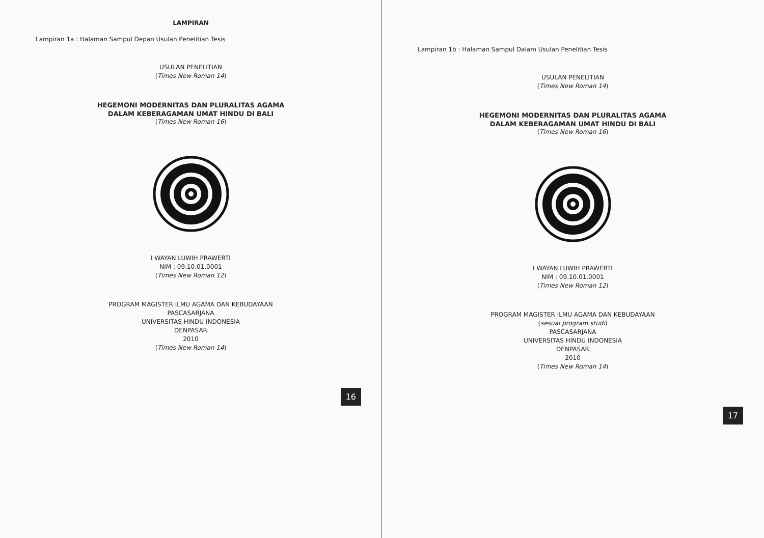LAMPIRAN
Lampiran 1a : Halaman Sampul Depan Usulan Penelitian Tesis
USULAN PENELITIAN
(Times New Roman 14)
HEGEMONI MODERNITAS DAN PLURALITAS AGAMA
DALAM KEBERAGAMAN UMAT HINDU DI BALI
(Times New Roman 16)
I WAYAN LUWIH PRAWERTI
NIM : 09.10.01.0001
(Times New Roman 12)
PROGRAM MAGISTER ILMU AGAMA DAN KEBUDAYAAN
PASCASARJANA
UNIVERSITAS HINDU INDONESIA
DENPASAR
2010
(Times New Roman 14)
16
Lampiran 1b : Halaman Sampul Dalam Usulan Penelitian Tesis
USULAN PENELITIAN
(Times New Roman 14)
HEGEMONI MODERNITAS DAN PLURALITAS AGAMA
DALAM KEBERAGAMAN UMAT HINDU DI BALI
(Times New Roman 16)
I WAYAN LUWIH PRAWERTI
NIM : 09.10.01.0001
(Times New Roman 12)
PROGRAM MAGISTER ILMU AGAMA DAN KEBUDAYAAN
(sesuai program studi)
PASCASARJANA
UNIVERSITAS HINDU INDONESIA
DENPASAR
2010
(Times New Roman 14)
17